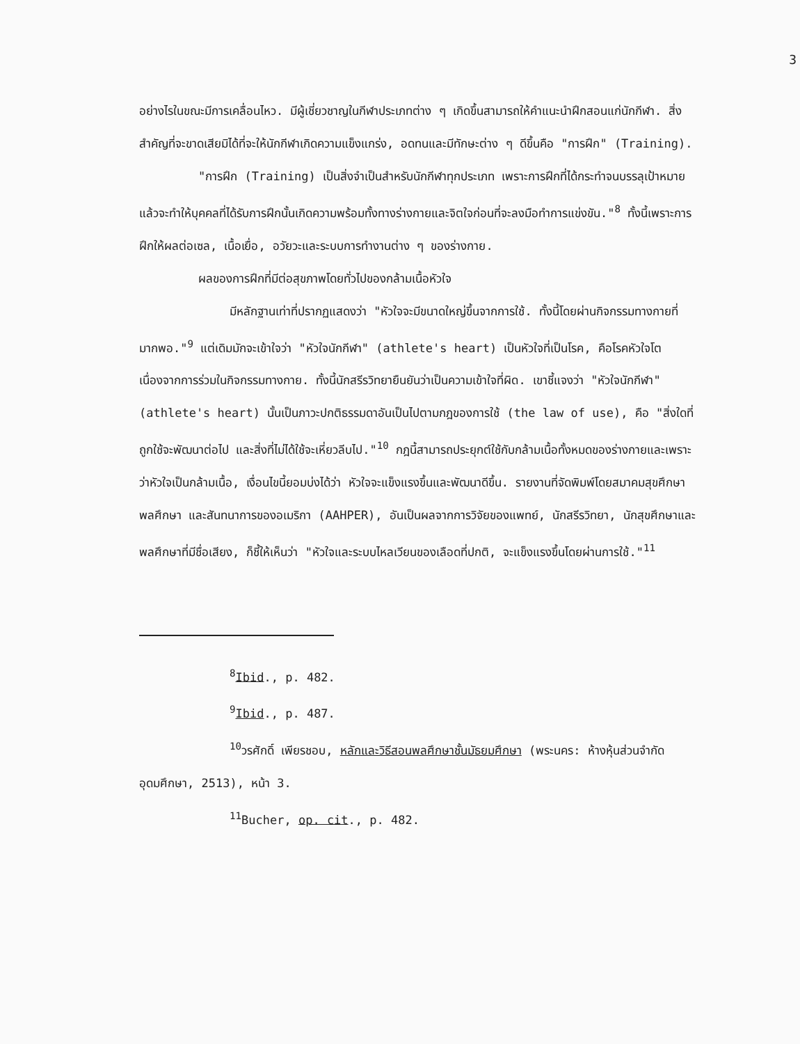3
อย่างไรในขณะมีการเคลื่อนไหว. มีผู้เชี่ยวชาญในกีฬาประเภทต่าง ๆ เกิดขึ้นสามารถให้คำแนะนำฝึกสอนแก่นักกีฬา. สิ่งสำคัญที่จะขาดเสียมิได้ที่จะให้นักกีฬาเกิดความแข็งแกร่ง, อดทนและมีทักษะต่าง ๆ ดีขึ้นคือ "การฝึก" (Training).
"การฝึก (Training) เป็นสิ่งจำเป็นสำหรับนักกีฬาทุกประเภท เพราะการฝึกที่ได้กระทำจนบรรลุเป้าหมายแล้วจะทำให้บุคคลที่ได้รับการฝึกนั้นเกิดความพร้อมทั้งทางร่างกายและจิตใจก่อนที่จะลงมือทำการแข่งขัน."<sup>8</sup> ทั้งนี้เพราะการฝึกให้ผลต่อเซล, เนื้อเยื่อ, อวัยวะและระบบการทำงานต่าง ๆ ของร่างกาย.
ผลของการฝึกที่มีต่อสุขภาพโดยทั่วไปของกล้ามเนื้อหัวใจ
มีหลักฐานเท่าที่ปรากฏแสดงว่า "หัวใจจะมีขนาดใหญ่ขึ้นจากการใช้. ทั้งนี้โดยผ่านกิจกรรมทางกายที่มากพอ."<sup>9</sup> แต่เดิมมักจะเข้าใจว่า "หัวใจนักกีฬา" (athlete's heart) เป็นหัวใจที่เป็นโรค, คือโรคหัวใจโตเนื่องจากการร่วมในกิจกรรมทางกาย. ทั้งนี้นักสรีรวิทยายืนยันว่าเป็นความเข้าใจที่ผิด. เขาชี้แจงว่า "หัวใจนักกีฬา" (athlete's heart) นั้นเป็นภาวะปกติธรรมดาอันเป็นไปตามกฎของการใช้ (the law of use), คือ "สิ่งใดที่ถูกใช้จะพัฒนาต่อไป และสิ่งที่ไม่ได้ใช้จะเหี่ยวลีบไป."<sup>10</sup> กฎนี้สามารถประยุกต์ใช้กับกล้ามเนื้อทั้งหมดของร่างกายและเพราะว่าหัวใจเป็นกล้ามเนื้อ, เงื่อนไขนี้ยอมบ่งได้ว่า หัวใจจะแข็งแรงขึ้นและพัฒนาดีขึ้น. รายงานที่จัดพิมพ์โดยสมาคมสุขศึกษา พลศึกษา และสันทนาการของอเมริกา (AAHPER), อันเป็นผลจากการวิจัยของแพทย์, นักสรีรวิทยา, นักสุขศึกษาและพลศึกษาที่มีชื่อเสียง, ก็ชี้ให้เห็นว่า "หัวใจและระบบไหลเวียนของเลือดที่ปกติ, จะแข็งแรงขึ้นโดยผ่านการใช้."<sup>11</sup>
<sup>8</sup> Ibid., p. 482.
<sup>9</sup> Ibid., p. 487.
<sup>10</sup> วรศักดิ์ เพียรชอบ, หลักและวิธีสอนพลศึกษาชั้นมัธยมศึกษา (พระนคร: ห้างหุ้นส่วนจำกัดอุดมศึกษา, 2513), หน้า 3.
<sup>11</sup> Bucher, op. cit., p. 482.